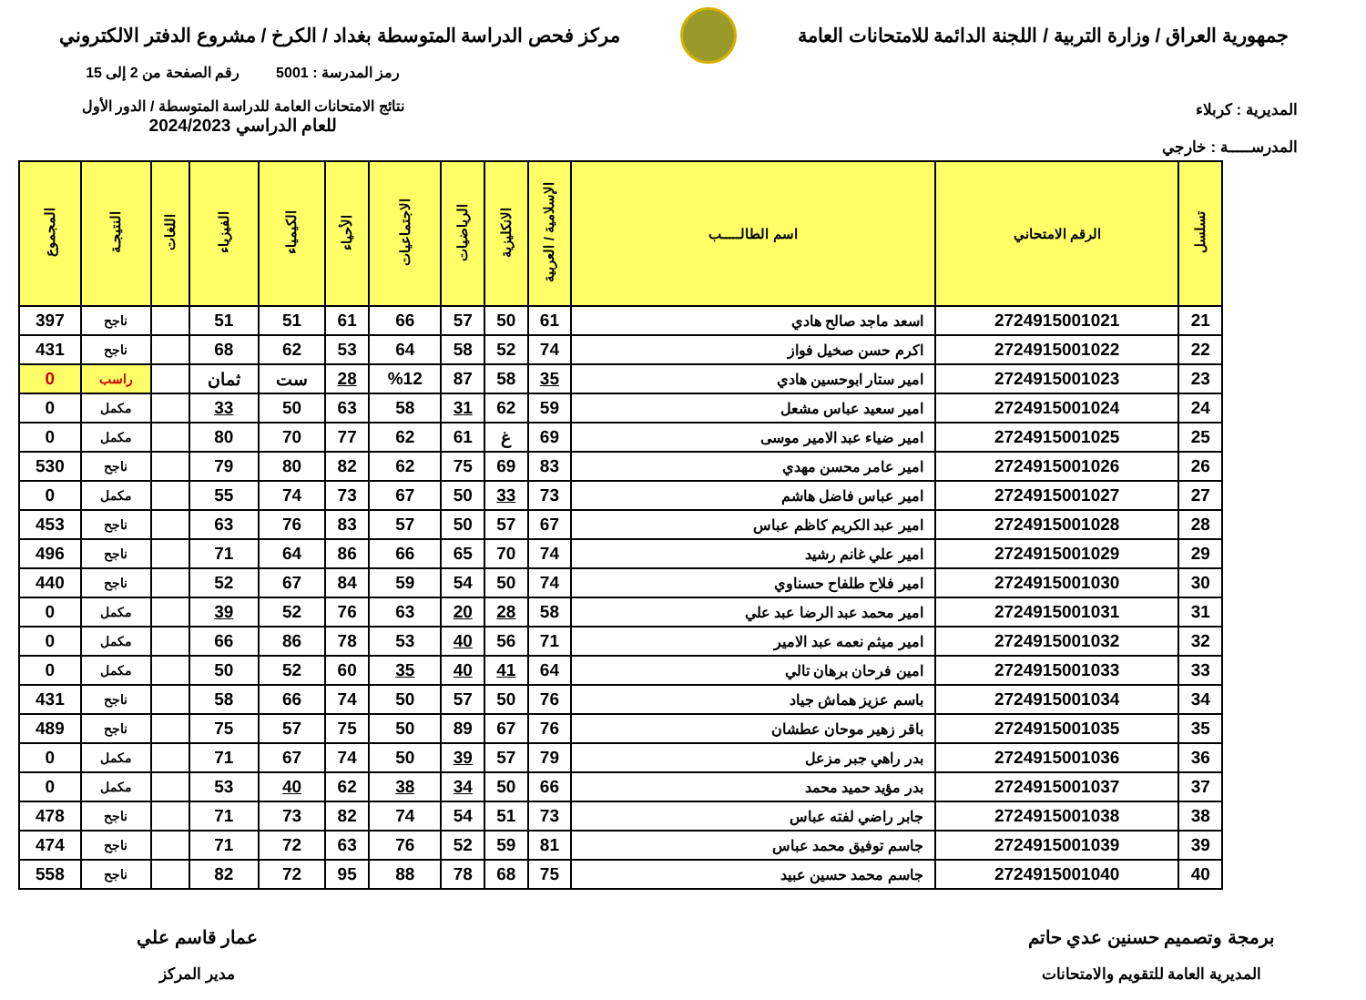جمهورية العراق / وزارة التربية / اللجنة الدائمة للامتحانات العامة
مركز فحص الدراسة المتوسطة بغداد / الكرخ / مشروع الدفتر الالكتروني
المديرية : كربلاء
المدرســـــة : خارجي
رمز المدرسة : 5001 رقم الصفحة من 2 إلى 15
نتائج الامتحانات العامة للدراسة المتوسطة / الدور الأول
للعام الدراسي 2024/2023
| تسلسل | الرقم الامتحاني | اسم الطالـــــب | الإسلامية / العربية | الانكليزية | الرياضيات | الاجتماعيات | الأحياء | الكيمياء | الفيزياء | اللغات | النتيجـة | المجموع |
| --- | --- | --- | --- | --- | --- | --- | --- | --- | --- | --- | --- | --- |
| 21 | 2724915001021 | اسعد ماجد صالح هادي | 61 | 50 | 57 | 66 | 61 | 51 | 51 | | ناجح | 397 |
| 22 | 2724915001022 | اكرم حسن صخيل فواز | 74 | 52 | 58 | 64 | 53 | 62 | 68 | | ناجح | 431 |
| 23 | 2724915001023 | امير ستار ابوحسين هادي | 35 | 58 | 87 | %12 | 28 | ست | ثمان | | راسب | 0 |
| 24 | 2724915001024 | امير سعيد عباس مشعل | 59 | 62 | 31 | 58 | 63 | 50 | 33 | | مكمل | 0 |
| 25 | 2724915001025 | امير ضياء عبد الامير موسى | 69 | غ | 61 | 62 | 77 | 70 | 80 | | مكمل | 0 |
| 26 | 2724915001026 | امير عامر محسن مهدي | 83 | 69 | 75 | 62 | 82 | 80 | 79 | | ناجح | 530 |
| 27 | 2724915001027 | امير عباس فاضل هاشم | 73 | 33 | 50 | 67 | 73 | 74 | 55 | | مكمل | 0 |
| 28 | 2724915001028 | امير عبد الكريم كاظم عباس | 67 | 57 | 50 | 57 | 83 | 76 | 63 | | ناجح | 453 |
| 29 | 2724915001029 | امير علي غانم رشيد | 74 | 70 | 65 | 66 | 86 | 64 | 71 | | ناجح | 496 |
| 30 | 2724915001030 | امير فلاح طلفاح حسناوي | 74 | 50 | 54 | 59 | 84 | 67 | 52 | | ناجح | 440 |
| 31 | 2724915001031 | امير محمد عبد الرضا عبد علي | 58 | 28 | 20 | 63 | 76 | 52 | 39 | | مكمل | 0 |
| 32 | 2724915001032 | امير ميثم نعمه عبد الامير | 71 | 56 | 40 | 53 | 78 | 86 | 66 | | مكمل | 0 |
| 33 | 2724915001033 | امين فرحان برهان تالي | 64 | 41 | 40 | 35 | 60 | 52 | 50 | | مكمل | 0 |
| 34 | 2724915001034 | باسم عزيز هماش جياد | 76 | 50 | 57 | 50 | 74 | 66 | 58 | | ناجح | 431 |
| 35 | 2724915001035 | باقر زهير موحان عطشان | 76 | 67 | 89 | 50 | 75 | 57 | 75 | | ناجح | 489 |
| 36 | 2724915001036 | بدر راهي جبر مزعل | 79 | 57 | 39 | 50 | 74 | 67 | 71 | | مكمل | 0 |
| 37 | 2724915001037 | بدر مؤيد حميد محمد | 66 | 50 | 34 | 38 | 62 | 40 | 53 | | مكمل | 0 |
| 38 | 2724915001038 | جابر راضي لفته عباس | 73 | 51 | 54 | 74 | 82 | 73 | 71 | | ناجح | 478 |
| 39 | 2724915001039 | جاسم توفيق محمد عباس | 81 | 59 | 52 | 76 | 63 | 72 | 71 | | ناجح | 474 |
| 40 | 2724915001040 | جاسم محمد حسين عبيد | 75 | 68 | 78 | 88 | 95 | 72 | 82 | | ناجح | 558 |
برمجة وتصميم حسنين عدي حاتم
المديرية العامة للتقويم والامتحانات
عمار قاسم علي
مدير المركز